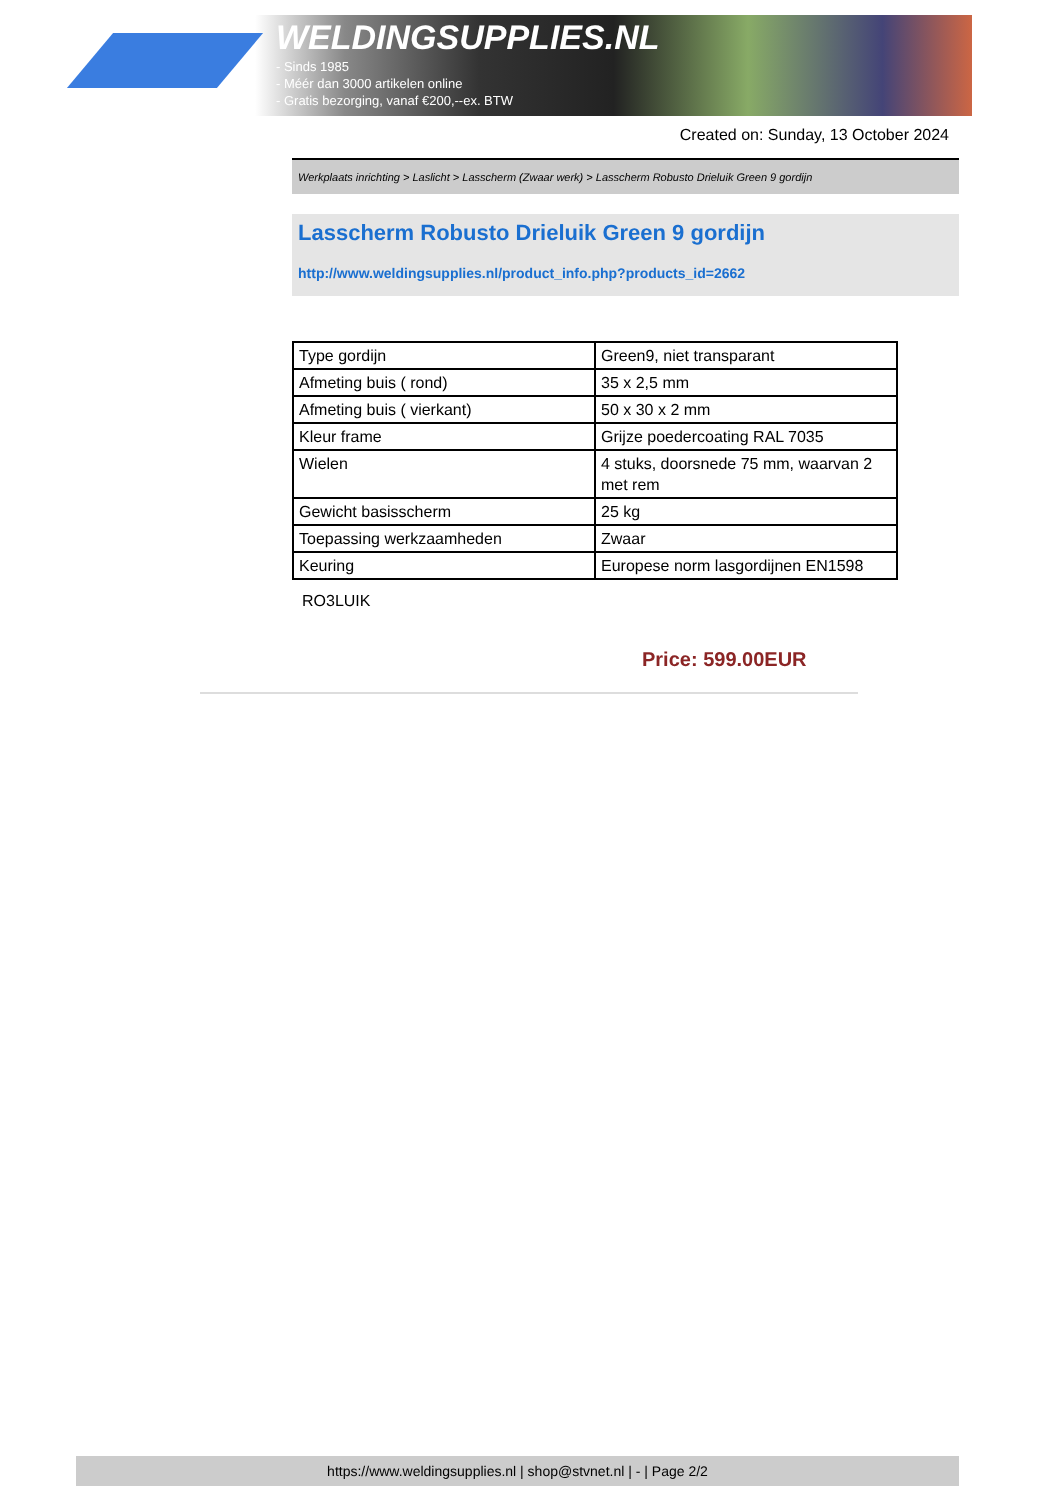WELDINGSUPPLIES.NL
- Sinds 1985
- Méér dan 3000 artikelen online
- Gratis bezorging, vanaf €200,--ex. BTW
Created on: Sunday, 13 October 2024
Werkplaats inrichting > Laslicht > Lasscherm (Zwaar werk) > Lasscherm Robusto Drieluik Green 9 gordijn
Lasscherm Robusto Drieluik Green 9 gordijn
http://www.weldingsupplies.nl/product_info.php?products_id=2662
| Type gordijn | Green9, niet transparant |
| Afmeting buis ( rond) | 35 x 2,5 mm |
| Afmeting buis ( vierkant) | 50 x 30 x 2 mm |
| Kleur frame | Grijze poedercoating RAL 7035 |
| Wielen | 4 stuks, doorsnede 75 mm, waarvan 2 met rem |
| Gewicht basisscherm | 25 kg |
| Toepassing werkzaamheden | Zwaar |
| Keuring | Europese norm lasgordijnen EN1598 |
RO3LUIK
Price: 599.00EUR
https://www.weldingsupplies.nl | shop@stvnet.nl | - | Page 2/2